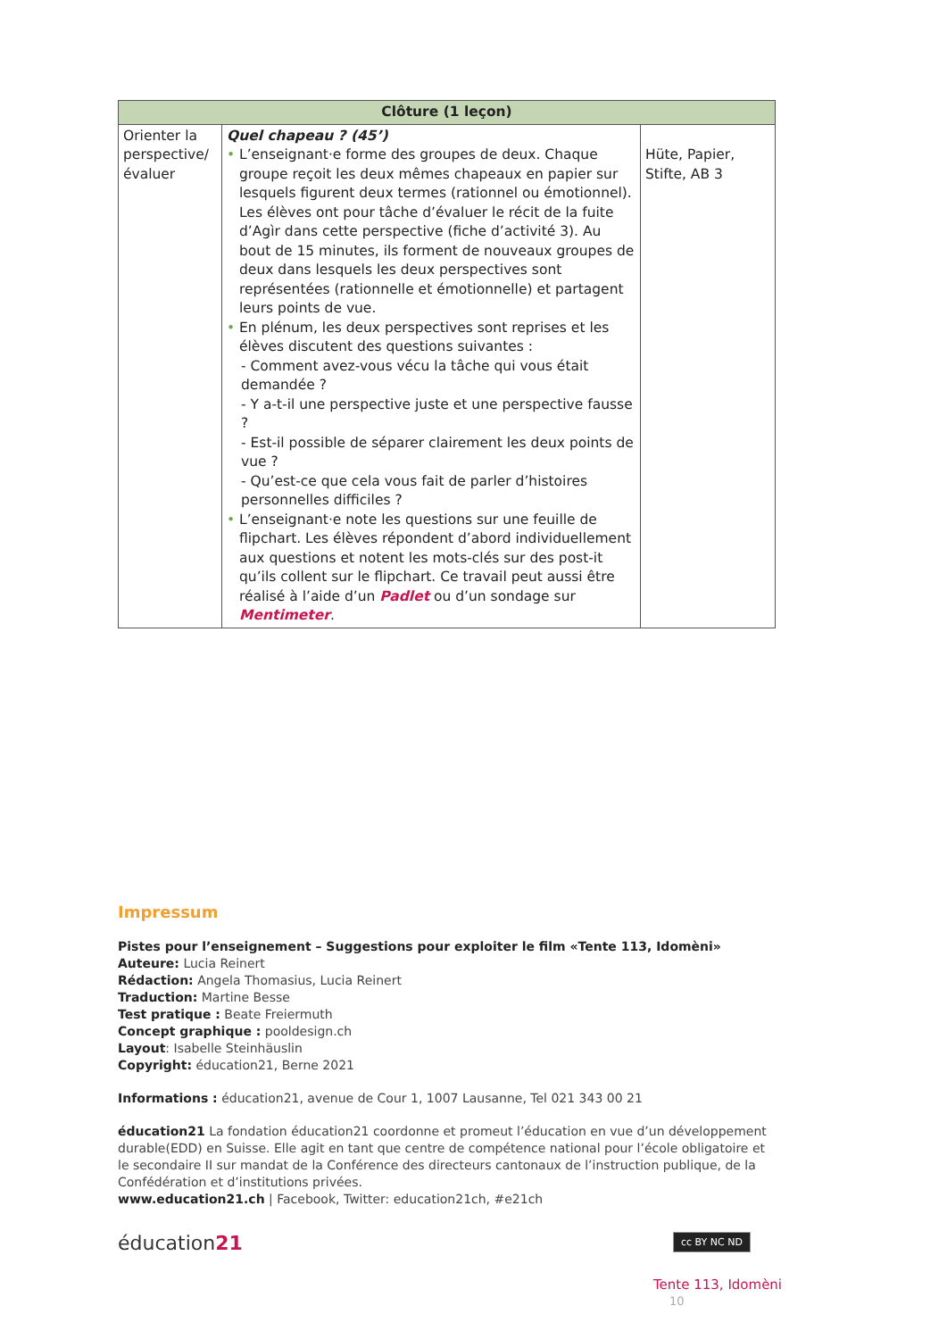| Clôture (1 leçon) | | |
| --- | --- | --- |
| Orienter la perspective/ évaluer | Quel chapeau ? (45’) • L’enseignant·e forme des groupes de deux. Chaque groupe reçoit les deux mêmes chapeaux en papier sur lesquels figurent deux termes (rationnel ou émotionnel). Les élèves ont pour tâche d’évaluer le récit de la fuite d’Agìr dans cette perspective (fiche d’activité 3). Au bout de 15 minutes, ils forment de nouveaux groupes de deux dans lesquels les deux perspectives sont représentées (rationnelle et émotionnelle) et partagent leurs points de vue. • En plénum, les deux perspectives sont reprises et les élèves discutent des questions suivantes : - Comment avez-vous vécu la tâche qui vous était demandée ? - Y a-t-il une perspective juste et une perspective fausse ? - Est-il possible de séparer clairement les deux points de vue ? - Qu’est-ce que cela vous fait de parler d’histoires personnelles difficiles ? • L’enseignant·e note les questions sur une feuille de flipchart. Les élèves répondent d’abord individuellement aux questions et notent les mots-clés sur des post-it qu’ils collent sur le flipchart. Ce travail peut aussi être réalisé à l’aide d’un Padlet ou d’un sondage sur Mentimeter . | Hüte, Papier, Stifte, AB 3 |
Impressum
Pistes pour l’enseignement – Suggestions pour exploiter le film «Tente 113, Idomèni»
Auteure: Lucia Reinert
Rédaction: Angela Thomasius, Lucia Reinert
Traduction: Martine Besse
Test pratique : Beate Freiermuth
Concept graphique : pooldesign.ch
Layout: Isabelle Steinhäuslin
Copyright: éducation21, Berne 2021
Informations : éducation21, avenue de Cour 1, 1007 Lausanne, Tel 021 343 00 21
éducation21 La fondation éducation21 coordonne et promeut l’éducation en vue d’un développement durable(EDD) en Suisse. Elle agit en tant que centre de compétence national pour l’école obligatoire et le secondaire II sur mandat de la Conférence des directeurs cantonaux de l’instruction publique, de la Confédération et d’institutions privées.
www.education21.ch | Facebook, Twitter: education21ch, #e21ch
éducation21
cc BY NC ND
Tente 113, Idomèni 10